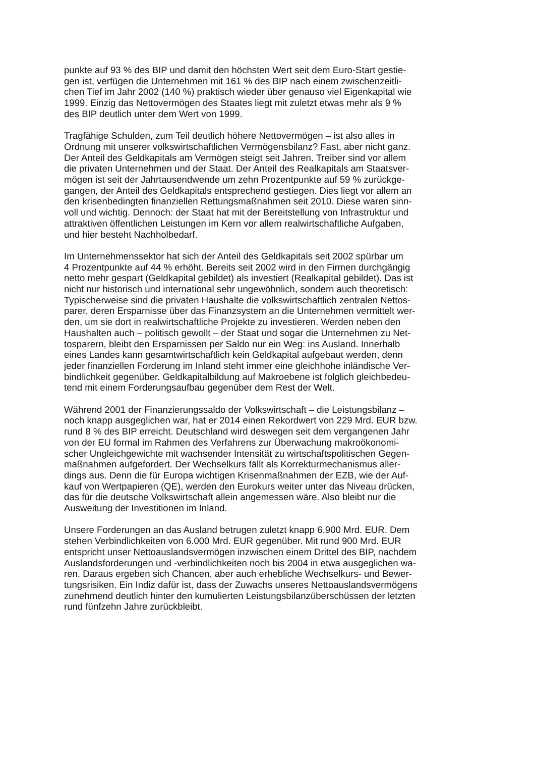punkte auf 93 % des BIP und damit den höchsten Wert seit dem Euro-Start gestie-
gen ist, verfügen die Unternehmen mit 161 % des BIP nach einem zwischenzeitli-
chen Tief im Jahr 2002 (140 %) praktisch wieder über genauso viel Eigenkapital wie
1999. Einzig das Nettovermögen des Staates liegt mit zuletzt etwas mehr als 9 %
des BIP deutlich unter dem Wert von 1999.
Tragfähige Schulden, zum Teil deutlich höhere Nettovermögen – ist also alles in
Ordnung mit unserer volkswirtschaftlichen Vermögensbilanz? Fast, aber nicht ganz.
Der Anteil des Geldkapitals am Vermögen steigt seit Jahren. Treiber sind vor allem
die privaten Unternehmen und der Staat. Der Anteil des Realkapitals am Staatsver-
mögen ist seit der Jahrtausendwende um zehn Prozentpunkte auf 59 % zurückge-
gangen, der Anteil des Geldkapitals entsprechend gestiegen. Dies liegt vor allem an
den krisenbedingten finanziellen Rettungsmaßnahmen seit 2010. Diese waren sinn-
voll und wichtig. Dennoch: der Staat hat mit der Bereitstellung von Infrastruktur und
attraktiven öffentlichen Leistungen im Kern vor allem realwirtschaftliche Aufgaben,
und hier besteht Nachholbedarf.
Im Unternehmenssektor hat sich der Anteil des Geldkapitals seit 2002 spürbar um
4 Prozentpunkte auf 44 % erhöht. Bereits seit 2002 wird in den Firmen durchgängig
netto mehr gespart (Geldkapital gebildet) als investiert (Realkapital gebildet). Das ist
nicht nur historisch und international sehr ungewöhnlich, sondern auch theoretisch:
Typischerweise sind die privaten Haushalte die volkswirtschaftlich zentralen Nettos-
parer, deren Ersparnisse über das Finanzsystem an die Unternehmen vermittelt wer-
den, um sie dort in realwirtschaftliche Projekte zu investieren. Werden neben den
Haushalten auch – politisch gewollt – der Staat und sogar die Unternehmen zu Net-
tosparern, bleibt den Ersparnissen per Saldo nur ein Weg: ins Ausland. Innerhalb
eines Landes kann gesamtwirtschaftlich kein Geldkapital aufgebaut werden, denn
jeder finanziellen Forderung im Inland steht immer eine gleichhohe inländische Ver-
bindlichkeit gegenüber. Geldkapitalbildung auf Makroebene ist folglich gleichbedeu-
tend mit einem Forderungsaufbau gegenüber dem Rest der Welt.
Während 2001 der Finanzierungssaldo der Volkswirtschaft – die Leistungsbilanz –
noch knapp ausgeglichen war, hat er 2014 einen Rekordwert von 229 Mrd. EUR bzw.
rund 8 % des BIP erreicht. Deutschland wird deswegen seit dem vergangenen Jahr
von der EU formal im Rahmen des Verfahrens zur Überwachung makroökonomi-
scher Ungleichgewichte mit wachsender Intensität zu wirtschaftspolitischen Gegen-
maßnahmen aufgefordert. Der Wechselkurs fällt als Korrekturmechanismus aller-
dings aus. Denn die für Europa wichtigen Krisenmaßnahmen der EZB, wie der Auf-
kauf von Wertpapieren (QE), werden den Eurokurs weiter unter das Niveau drücken,
das für die deutsche Volkswirtschaft allein angemessen wäre. Also bleibt nur die
Ausweitung der Investitionen im Inland.
Unsere Forderungen an das Ausland betrugen zuletzt knapp 6.900 Mrd. EUR. Dem
stehen Verbindlichkeiten von 6.000 Mrd. EUR gegenüber. Mit rund 900 Mrd. EUR
entspricht unser Nettoauslandsvermögen inzwischen einem Drittel des BIP, nachdem
Auslandsforderungen und -verbindlichkeiten noch bis 2004 in etwa ausgeglichen wa-
ren. Daraus ergeben sich Chancen, aber auch erhebliche Wechselkurs- und Bewer-
tungsrisiken. Ein Indiz dafür ist, dass der Zuwachs unseres Nettoauslandsvermögens
zunehmend deutlich hinter den kumulierten Leistungsbilanzüberschüssen der letzten
rund fünfzehn Jahre zurückbleibt.